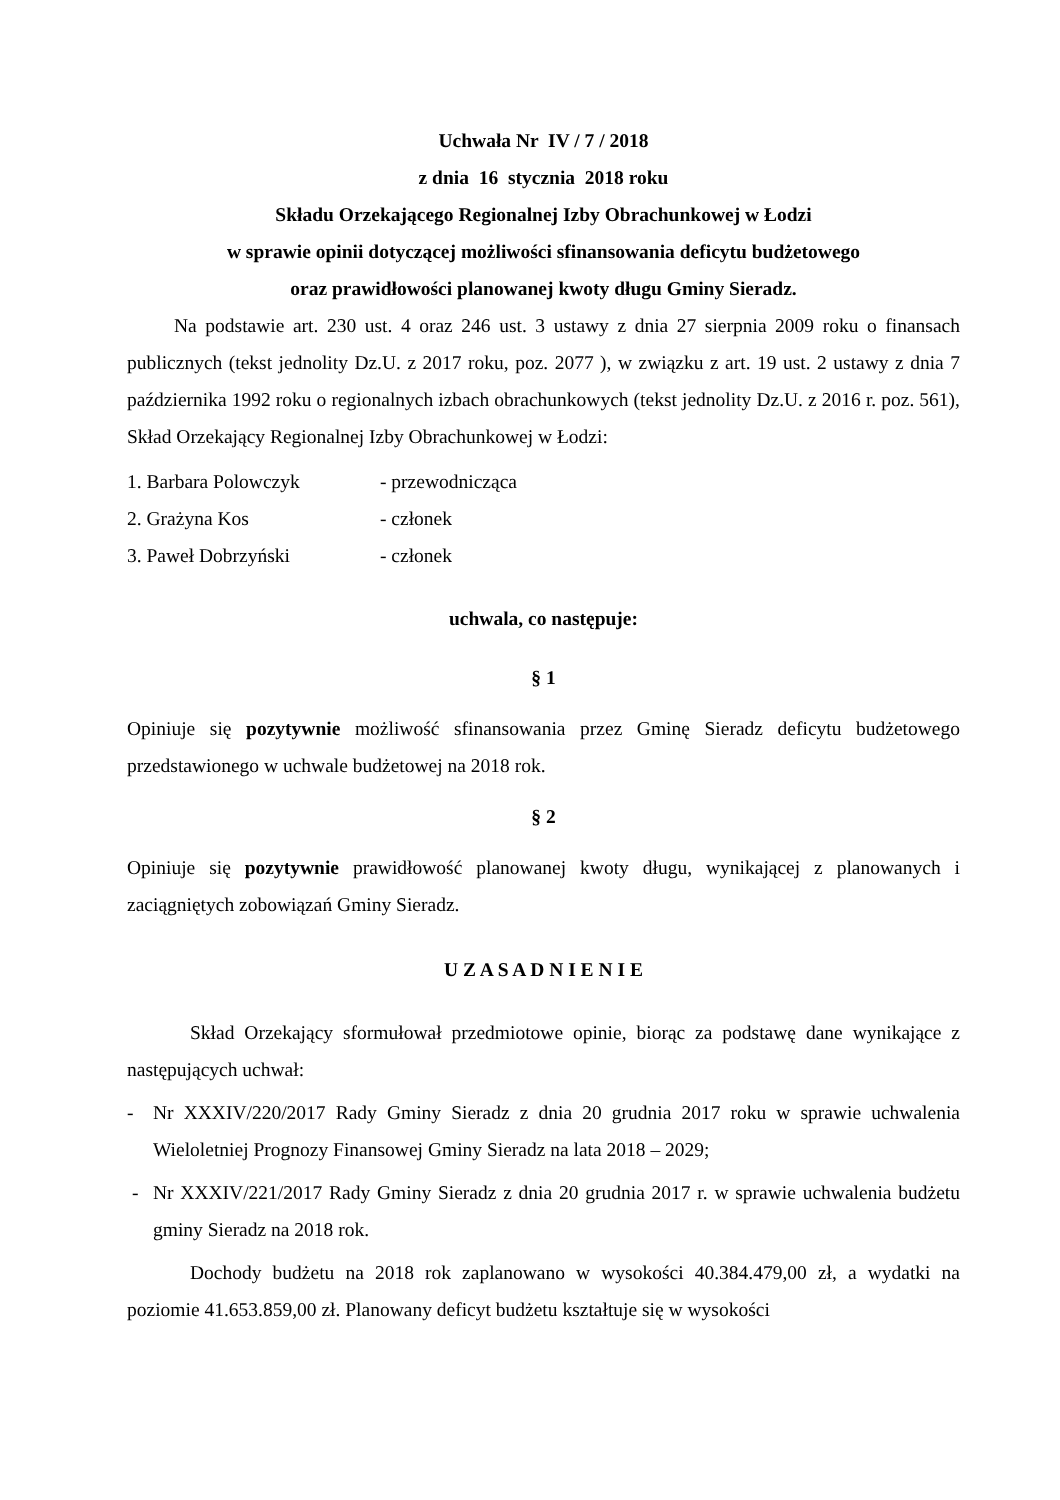Uchwała Nr IV / 7 / 2018
z dnia 16 stycznia 2018 roku
Składu Orzekającego Regionalnej Izby Obrachunkowej w Łodzi
w sprawie opinii dotyczącej możliwości sfinansowania deficytu budżetowego
oraz prawidłowości planowanej kwoty długu Gminy Sieradz.
Na podstawie art. 230 ust. 4 oraz 246 ust. 3 ustawy z dnia 27 sierpnia 2009 roku o finansach publicznych (tekst jednolity Dz.U. z 2017 roku, poz. 2077 ), w związku z art. 19 ust. 2 ustawy z dnia 7 października 1992 roku o regionalnych izbach obrachunkowych (tekst jednolity Dz.U. z 2016 r. poz. 561), Skład Orzekający Regionalnej Izby Obrachunkowej w Łodzi:
1. Barbara Polowczyk - przewodnicząca
2. Grażyna Kos - członek
3. Paweł Dobrzyński - członek
uchwala, co następuje:
§ 1
Opiniuje się pozytywnie możliwość sfinansowania przez Gminę Sieradz deficytu budżetowego przedstawionego w uchwale budżetowej na 2018 rok.
§ 2
Opiniuje się pozytywnie prawidłowość planowanej kwoty długu, wynikającej z planowanych i zaciągniętych zobowiązań Gminy Sieradz.
U Z A S A D N I E N I E
Skład Orzekający sformułował przedmiotowe opinie, biorąc za podstawę dane wynikające z następujących uchwał:
- Nr XXXIV/220/2017 Rady Gminy Sieradz z dnia 20 grudnia 2017 roku w sprawie uchwalenia Wieloletniej Prognozy Finansowej Gminy Sieradz na lata 2018 – 2029;
- Nr XXXIV/221/2017 Rady Gminy Sieradz z dnia 20 grudnia 2017 r. w sprawie uchwalenia budżetu gminy Sieradz na 2018 rok.
Dochody budżetu na 2018 rok zaplanowano w wysokości 40.384.479,00 zł, a wydatki na poziomie 41.653.859,00 zł. Planowany deficyt budżetu kształtuje się w wysokości